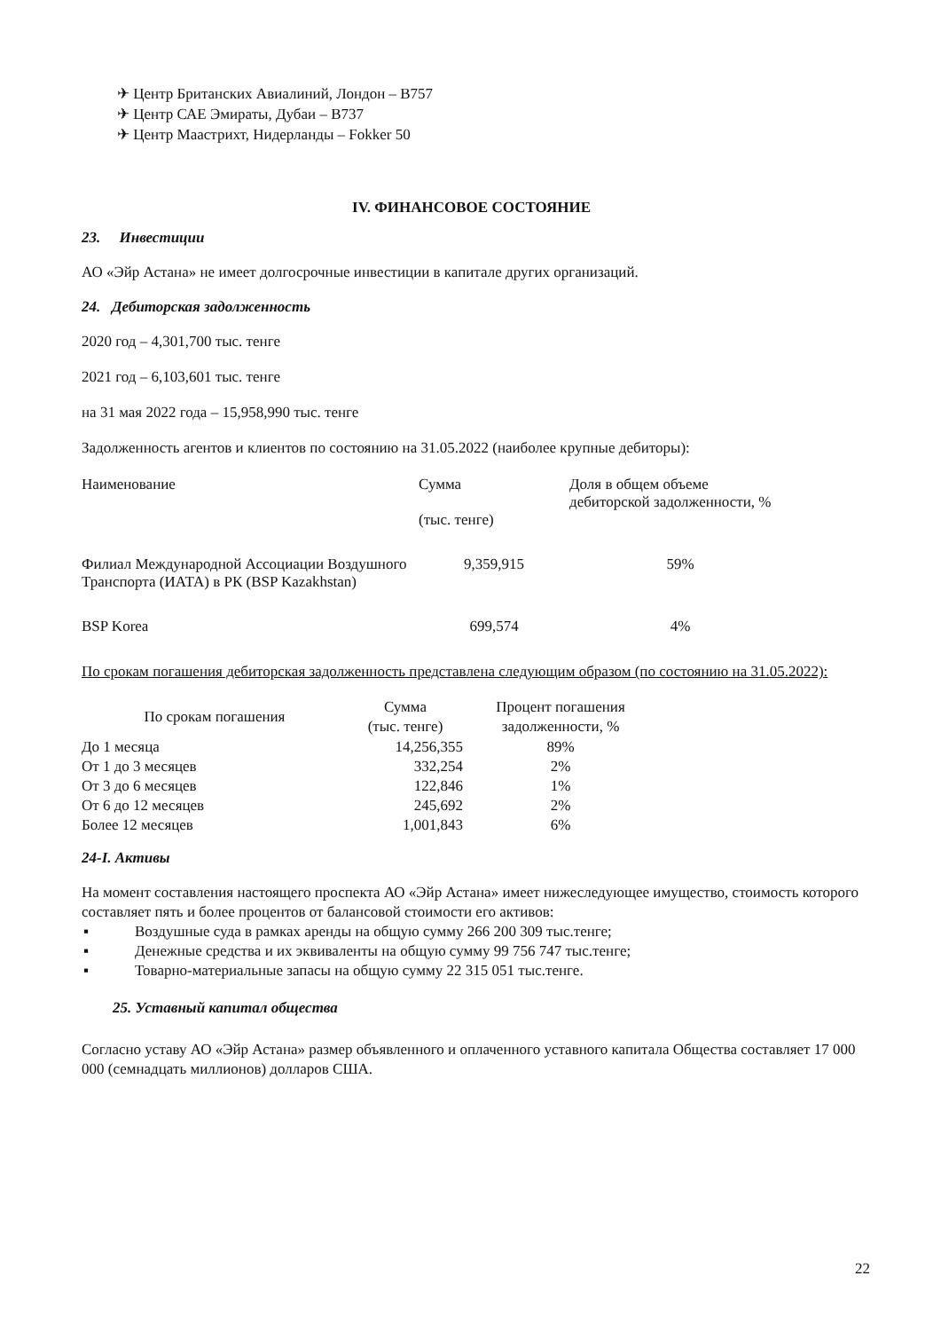✈ Центр Британских Авиалиний, Лондон – B757
✈ Центр САЕ Эмираты, Дубаи – B737
✈ Центр Маастрихт, Нидерланды – Fokker 50
IV. ФИНАНСОВОЕ СОСТОЯНИЕ
23. Инвестиции
АО «Эйр Астана» не имеет долгосрочные инвестиции в капитале других организаций.
24. Дебиторская задолженность
2020 год – 4,301,700 тыс. тенге
2021 год – 6,103,601 тыс. тенге
на 31 мая 2022 года – 15,958,990 тыс. тенге
Задолженность агентов и клиентов по состоянию на 31.05.2022 (наиболее крупные дебиторы):
| Наименование | Сумма (тыс. тенге) | Доля в общем объеме дебиторской задолженности, % |
| --- | --- | --- |
| Филиал Международной Ассоциации Воздушного Транспорта (ИАТА) в РК (BSP Kazakhstan) | 9,359,915 | 59% |
| BSP Korea | 699,574 | 4% |
По срокам погашения дебиторская задолженность представлена следующим образом (по состоянию на 31.05.2022):
| По срокам погашения | Сумма (тыс. тенге) | Процент погашения задолженности, % |
| --- | --- | --- |
| До 1 месяца | 14,256,355 | 89% |
| От 1 до 3 месяцев | 332,254 | 2% |
| От 3 до 6 месяцев | 122,846 | 1% |
| От 6 до 12 месяцев | 245,692 | 2% |
| Более 12 месяцев | 1,001,843 | 6% |
24-I. Активы
На момент составления настоящего проспекта АО «Эйр Астана» имеет нижеследующее имущество, стоимость которого составляет пять и более процентов от балансовой стоимости его активов:
▪ Воздушные суда в рамках аренды на общую сумму 266 200 309 тыс.тенге;
▪ Денежные средства и их эквиваленты на общую сумму 99 756 747 тыс.тенге;
▪ Товарно-материальные запасы на общую сумму 22 315 051 тыс.тенге.
25. Уставный капитал общества
Согласно уставу АО «Эйр Астана» размер объявленного и оплаченного уставного капитала Общества составляет 17 000 000 (семнадцать миллионов) долларов США.
22